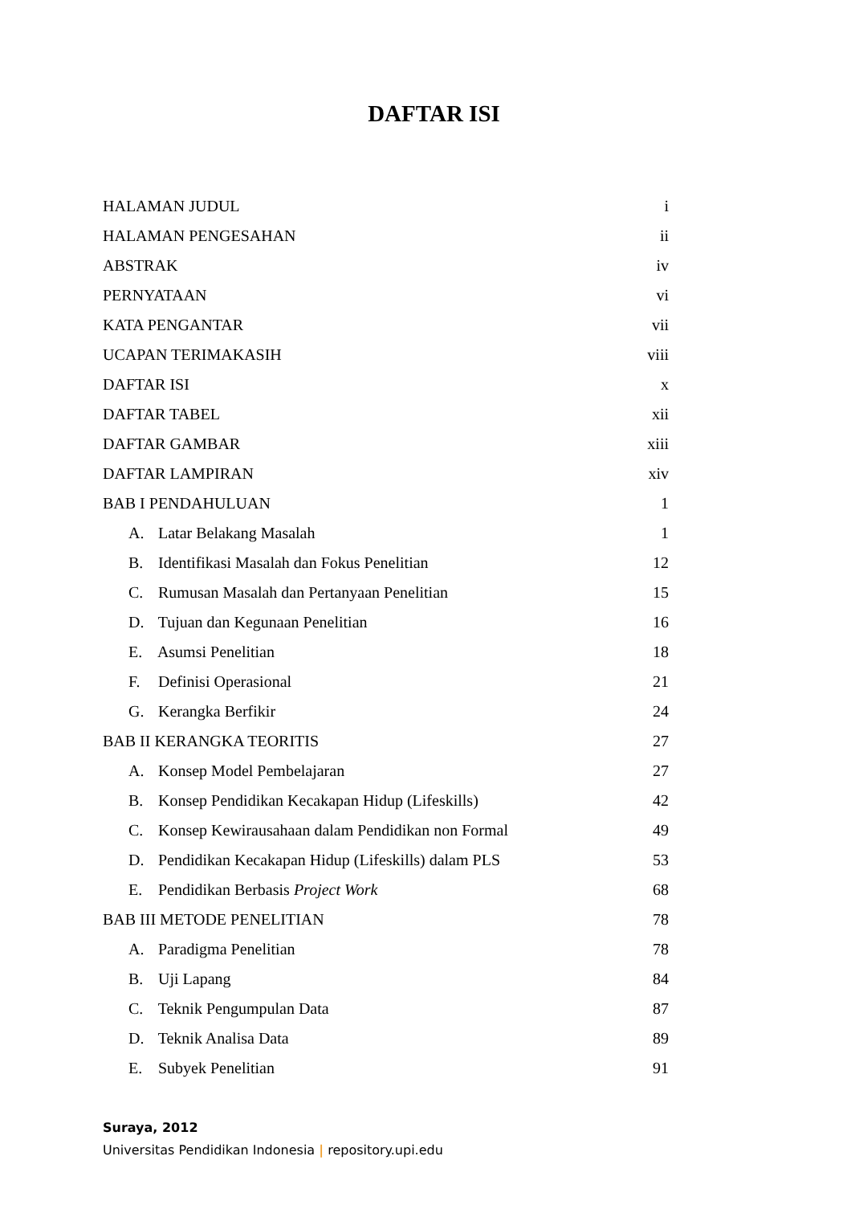DAFTAR ISI
HALAMAN JUDUL i
HALAMAN PENGESAHAN ii
ABSTRAK iv
PERNYATAAN vi
KATA PENGANTAR vii
UCAPAN TERIMAKASIH viii
DAFTAR ISI x
DAFTAR TABEL xii
DAFTAR GAMBAR xiii
DAFTAR LAMPIRAN xiv
BAB I PENDAHULUAN 1
A. Latar Belakang Masalah 1
B. Identifikasi Masalah dan Fokus Penelitian 12
C. Rumusan Masalah dan Pertanyaan Penelitian 15
D. Tujuan dan Kegunaan Penelitian 16
E. Asumsi Penelitian 18
F. Definisi Operasional 21
G. Kerangka Berfikir 24
BAB II KERANGKA TEORITIS 27
A. Konsep Model Pembelajaran 27
B. Konsep Pendidikan Kecakapan Hidup (Lifeskills) 42
C. Konsep Kewirausahaan dalam Pendidikan non Formal 49
D. Pendidikan Kecakapan Hidup (Lifeskills) dalam PLS 53
E. Pendidikan Berbasis Project Work 68
BAB III METODE PENELITIAN 78
A. Paradigma Penelitian 78
B. Uji Lapang 84
C. Teknik Pengumpulan Data 87
D. Teknik Analisa Data 89
E. Subyek Penelitian 91
Suraya, 2012
Universitas Pendidikan Indonesia | repository.upi.edu